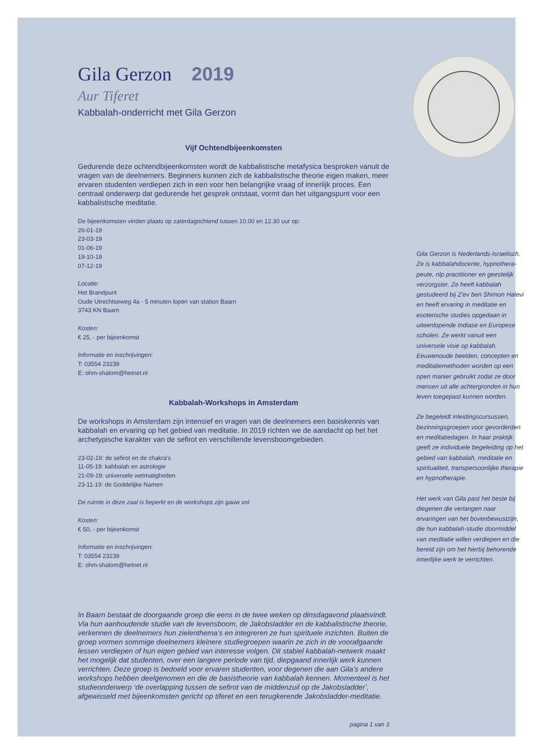Gila Gerzon 2019
Aur Tiferet
Kabbalah-onderricht met Gila Gerzon
Vijf Ochtendbijeenkomsten
Gedurende deze ochtendbijeenkomsten wordt de kabbalistische metafysica besproken vanuit de vragen van de deelnemers. Beginners kunnen zich de kabbalistische theorie eigen maken, meer ervaren studenten verdiepen zich in een voor hen belangrijke vraag of innerlijk proces. Een centraal onderwerp dat gedurende het gesprek ontstaat, vormt dan het uitgangspunt voor een kabbalistische meditatie.
De bijeenkomsten vinden plaats op zaterdagochtend tussen 10.00 en 12.30 uur op:
26-01-19
23-03-19
01-06-19
19-10-19
07-12-19
Locatie:
Het Brandpunt
Oude Utrechtseweg 4a - 5 minuten lopen van station Baarn
3743 KN Baarn
Kosten:
€ 25, - per bijeenkomst
Informatie en inschrijvingen:
T: 03554 23239
E: ohm-shalom@hetnet.nl
Kabbalah-Workshops in Amsterdam
De workshops in Amsterdam zijn intensief en vragen van de deelnemers een basiskennis van kabbalah en ervaring op het gebied van meditatie. In 2019 richten we de aandacht op het het archetypische karakter van de sefirot en verschillende levensboomgebieden.
23-02-19: de sefirot en de chakra’s
11-05-19: kabbalah en astrologie
21-09-19: universele wetmatigheden
23-11-19: de Goddelijke Namen
De ruimte in deze zaal is beperkt en de workshops zijn gauw vol.
Kosten:
€ 50, - per bijeenkomst
Informatie en inschrijvingen:
T: 03554 23239
E: ohm-shalom@hetnet.nl
In Baarn bestaat de doorgaande groep die eens in de twee weken op dinsdagavond plaatsvindt. Via hun aanhoudende studie van de levensboom, de Jakobsladder en de kabbalistische theorie, verkennen de deelnemers hun zielenthema’s en integreren ze hun spirituele inzichten. Buiten de groep vormen sommige deelnemers kleinere studiegroepen waarin ze zich in de voorafgaande lessen verdiepen of hun eigen gebied van interesse volgen. Dit stabiel kabbalah-netwerk maakt het mogelijk dat studenten, over een langere periode van tijd, diepgaand innerlijk werk kunnen verrichten. Deze groep is bedoeld voor ervaren studenten, voor degenen die aan Gila’s andere workshops hebben deelgenomen en die de basistheorie van kabbalah kennen. Momenteel is het studieonderwerp ‘de overlapping tussen de sefirot van de middenzuil op de Jakobsladder’, afgewisseld met bijeenkomsten gericht op tiferet en een terugkerende Jakobsladder-meditatie.
pagina 1 van 3
Gila Gerzon is Nederlands-Israelisch. Ze is kabbalahdocente, hypnothera-peute, nlp practitioner en geestelijk verzorgster. Ze heeft kabbalah gestudeerd bij Z'ev ben Shimon Halevi en heeft ervaring in meditatie en esoterische studies opgedaan in uiteenlopende Indiase en Europese scholen. Ze werkt vanuit een universele visie op kabbalah. Eeuwenoude beelden, concepten en meditatiemethoden worden op een open manier gebruikt zodat ze door mensen uit alle achtergronden in hun leven toegepast kunnen worden.
Ze begeleidt inleidingscursussen, bezinningsgroepen voor gevorderden en meditatiedagen. In haar praktijk geeft ze individuele begeleiding op het gebied van kabbalah, meditatie en spiritualiteit, transpersoonlijke therapie en hypnotherapie.
Het werk van Gila past het beste bij diegenen die verlangen naar ervaringen van het bovenbewustzijn, die hun kabbalah-studie doormiddel van meditatie willen verdiepen en die bereid zijn om het hierbij behorende innerlijke werk te verrichten.